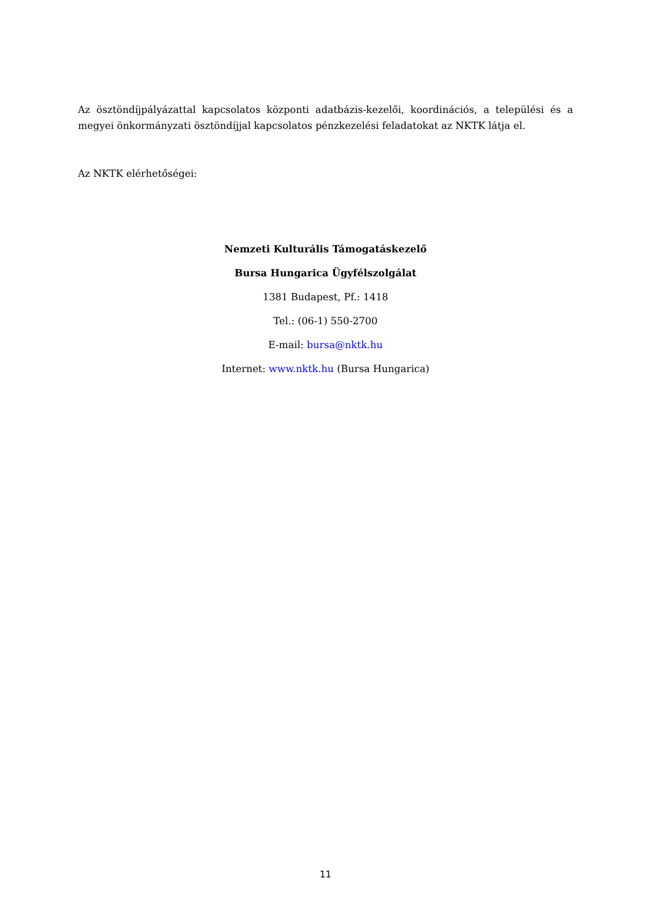Az ösztöndíjpályázattal kapcsolatos központi adatbázis-kezelői, koordinációs, a települési és a megyei önkormányzati ösztöndíjjal kapcsolatos pénzkezelési feladatokat az NKTK látja el.
Az NKTK elérhetőségei:
Nemzeti Kulturális Támogatáskezelő
Bursa Hungarica Ügyfélszolgálat
1381 Budapest, Pf.: 1418
Tel.: (06-1) 550-2700
E-mail: bursa@nktk.hu
Internet: www.nktk.hu (Bursa Hungarica)
11